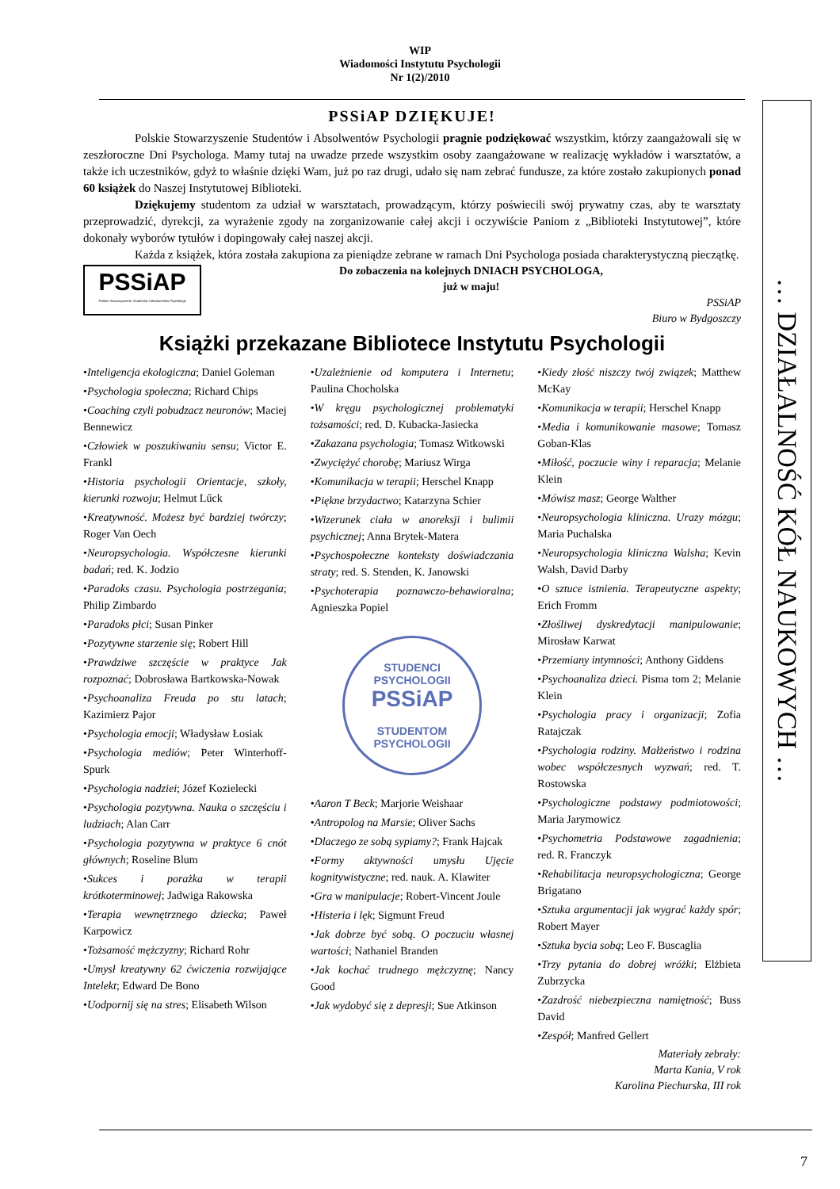WIP
Wiadomości Instytutu Psychologii
Nr 1(2)/2010
… DZIAŁALNOŚĆ KÓŁ NAUKOWYCH …
PSSiAP DZIĘKUJE!
Polskie Stowarzyszenie Studentów i Absolwentów Psychologii pragnie podziękować wszystkim, którzy zaangażowali się w zeszłoroczne Dni Psychologa. Mamy tutaj na uwadze przede wszystkim osoby zaangażowane w realizację wykładów i warsztatów, a także ich uczestników, gdyż to właśnie dzięki Wam, już po raz drugi, udało się nam zebrać fundusze, za które zostało zakupionych ponad 60 książek do Naszej Instytutowej Biblioteki.
Dziękujemy studentom za udział w warsztatach, prowadzącym, którzy poświecili swój prywatny czas, aby te warsztaty przeprowadzić, dyrekcji, za wyrażenie zgody na zorganizowanie całej akcji i oczywiście Paniom z „Biblioteki Instytutowej”, które dokonały wyborów tytułów i dopingowały całej naszej akcji.
Każda z książek, która została zakupiona za pieniądze zebrane w ramach Dni Psychologa posiada charakterystyczną pieczątkę.
PSSiAP
Polskie Stowarzyszenie Studentów i Absolwentów Psychologii
Do zobaczenia na kolejnych DNIACH PSYCHOLOGA,
już w maju!
PSSiAP
Biuro w Bydgoszczy
Książki przekazane Bibliotece Instytutu Psychologii
•Inteligencja ekologiczna; Daniel Goleman
•Psychologia społeczna; Richard Chips
•Coaching czyli pobudzacz neuronów; Maciej Bennewicz
•Człowiek w poszukiwaniu sensu; Victor E. Frankl
•Historia psychologii Orientacje, szkoły, kierunki rozwoju; Helmut Lűck
•Kreatywność. Możesz być bardziej twórczy; Roger Van Oech
•Neuropsychologia. Współczesne kierunki badań; red. K. Jodzio
•Paradoks czasu. Psychologia postrzegania; Philip Zimbardo
•Paradoks płci; Susan Pinker
•Pozytywne starzenie się; Robert Hill
•Prawdziwe szczęście w praktyce Jak rozpoznać; Dobrosława Bartkowska-Nowak
•Psychoanaliza Freuda po stu latach; Kazimierz Pajor
•Psychologia emocji; Władysław Łosiak
•Psychologia mediów; Peter Winterhoff-Spurk
•Psychologia nadziei; Józef Kozielecki
•Psychologia pozytywna. Nauka o szczęściu i ludziach; Alan Carr
•Psychologia pozytywna w praktyce 6 cnót głównych; Roseline Blum
•Sukces i porażka w terapii krótkoterminowej; Jadwiga Rakowska
•Terapia wewnętrznego dziecka; Paweł Karpowicz
•Tożsamość mężczyzny; Richard Rohr
•Umysł kreatywny 62 ćwiczenia rozwijające Intelekt; Edward De Bono
•Uodpornij się na stres; Elisabeth Wilson
•Uzależnienie od komputera i Internetu; Paulina Chocholska
•W kręgu psychologicznej problematyki tożsamości; red. D. Kubacka-Jasiecka
•Zakazana psychologia; Tomasz Witkowski
•Zwyciężyć chorobę; Mariusz Wirga
•Komunikacja w terapii; Herschel Knapp
•Piękne brzydactwo; Katarzyna Schier
•Wizerunek ciała w anoreksji i bulimii psychicznej; Anna Brytek-Matera
•Psychospołeczne konteksty doświadczania straty; red. S. Stenden, K. Janowski
•Psychoterapia poznawczo-behawioralna; Agnieszka Popiel
STUDENCI PSYCHOLOGII
PSSiAP
STUDENTOM PSYCHOLOGII
•Aaron T Beck; Marjorie Weishaar
•Antropolog na Marsie; Oliver Sachs
•Dlaczego ze sobą sypiamy?; Frank Hajcak
•Formy aktywności umysłu Ujęcie kognitywistyczne; red. nauk. A. Klawiter
•Gra w manipulacje; Robert-Vincent Joule
•Histeria i lęk; Sigmunt Freud
•Jak dobrze być sobą. O poczuciu własnej wartości; Nathaniel Branden
•Jak kochać trudnego mężczyznę; Nancy Good
•Jak wydobyć się z depresji; Sue Atkinson
•Kiedy złość niszczy twój związek; Matthew McKay
•Komunikacja w terapii; Herschel Knapp
•Media i komunikowanie masowe; Tomasz Goban-Klas
•Miłość, poczucie winy i reparacja; Melanie Klein
•Mówisz masz; George Walther
•Neuropsychologia kliniczna. Urazy mózgu; Maria Puchalska
•Neuropsychologia kliniczna Walsha; Kevin Walsh, David Darby
•O sztuce istnienia. Terapeutyczne aspekty; Erich Fromm
•Złośliwej dyskredytacji manipulowanie; Mirosław Karwat
•Przemiany intymności; Anthony Giddens
•Psychoanaliza dzieci. Pisma tom 2; Melanie Klein
•Psychologia pracy i organizacji; Zofia Ratajczak
•Psychologia rodziny. Małżeństwo i rodzina wobec współczesnych wyzwań; red. T. Rostowska
•Psychologiczne podstawy podmiotowości; Maria Jarymowicz
•Psychometria Podstawowe zagadnienia; red. R. Franczyk
•Rehabilitacja neuropsychologiczna; George Brigatano
•Sztuka argumentacji jak wygrać każdy spór; Robert Mayer
•Sztuka bycia sobą; Leo F. Buscaglia
•Trzy pytania do dobrej wróżki; Elżbieta Zubrzycka
•Zazdrość niebezpieczna namiętność; Buss David
•Zespół; Manfred Gellert
Materiały zebrały:
Marta Kania, V rok
Karolina Piechurska, III rok
7